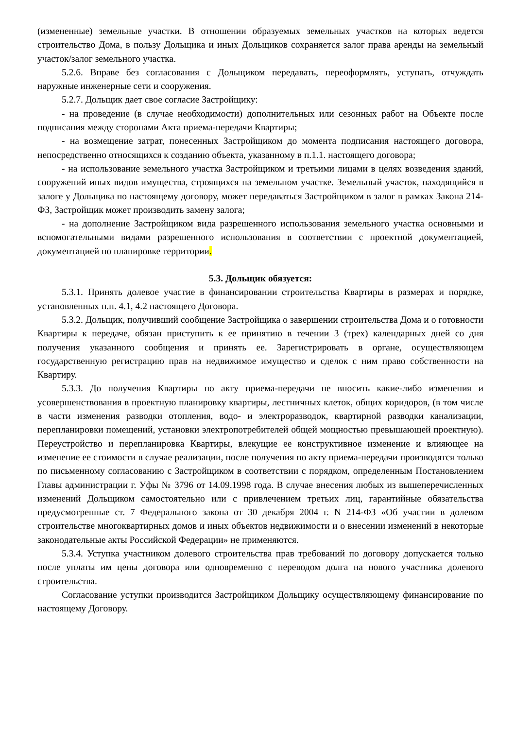(измененные) земельные участки. В отношении образуемых земельных участков на которых ведется строительство Дома, в пользу Дольщика и иных Дольщиков сохраняется залог права аренды на земельный участок/залог земельного участка.
5.2.6. Вправе без согласования с Дольщиком передавать, переоформлять, уступать, отчуждать наружные инженерные сети и сооружения.
5.2.7. Дольщик дает свое согласие Застройщику:
- на проведение (в случае необходимости) дополнительных или сезонных работ на Объекте после подписания между сторонами Акта приема-передачи Квартиры;
- на возмещение затрат, понесенных Застройщиком до момента подписания настоящего договора, непосредственно относящихся к созданию объекта, указанному в п.1.1. настоящего договора;
- на использование земельного участка Застройщиком и третьими лицами в целях возведения зданий, сооружений иных видов имущества, строящихся на земельном участке. Земельный участок, находящийся в залоге у Дольщика по настоящему договору, может передаваться Застройщиком в залог в рамках Закона 214-ФЗ, Застройщик может производить замену залога;
- на дополнение Застройщиком вида разрешенного использования земельного участка основными и вспомогательными видами разрешенного использования в соответствии с проектной документацией, документацией по планировке территории.
5.3. Дольщик обязуется:
5.3.1. Принять долевое участие в финансировании строительства Квартиры в размерах и порядке, установленных п.п. 4.1, 4.2 настоящего Договора.
5.3.2. Дольщик, получивший сообщение Застройщика о завершении строительства Дома и о готовности Квартиры к передаче, обязан приступить к ее принятию в течении 3 (трех) календарных дней со дня получения указанного сообщения и принять ее. Зарегистрировать в органе, осуществляющем государственную регистрацию прав на недвижимое имущество и сделок с ним право собственности на Квартиру.
5.3.3. До получения Квартиры по акту приема-передачи не вносить какие-либо изменения и усовершенствования в проектную планировку квартиры, лестничных клеток, общих коридоров, (в том числе в части изменения разводки отопления, водо- и электроразводок, квартирной разводки канализации, перепланировки помещений, установки электропотребителей общей мощностью превышающей проектную). Переустройство и перепланировка Квартиры, влекущие ее конструктивное изменение и влияющее на изменение ее стоимости в случае реализации, после получения по акту приема-передачи производятся только по письменному согласованию с Застройщиком в соответствии с порядком, определенным Постановлением Главы администрации г. Уфы № 3796 от 14.09.1998 года. В случае внесения любых из вышеперечисленных изменений Дольщиком самостоятельно или с привлечением третьих лиц, гарантийные обязательства предусмотренные ст. 7 Федерального закона от 30 декабря 2004 г. N 214-ФЗ «Об участии в долевом строительстве многоквартирных домов и иных объектов недвижимости и о внесении изменений в некоторые законодательные акты Российской Федерации» не применяются.
5.3.4. Уступка участником долевого строительства прав требований по договору допускается только после уплаты им цены договора или одновременно с переводом долга на нового участника долевого строительства.
Согласование уступки производится Застройщиком Дольщику осуществляющему финансирование по настоящему Договору.